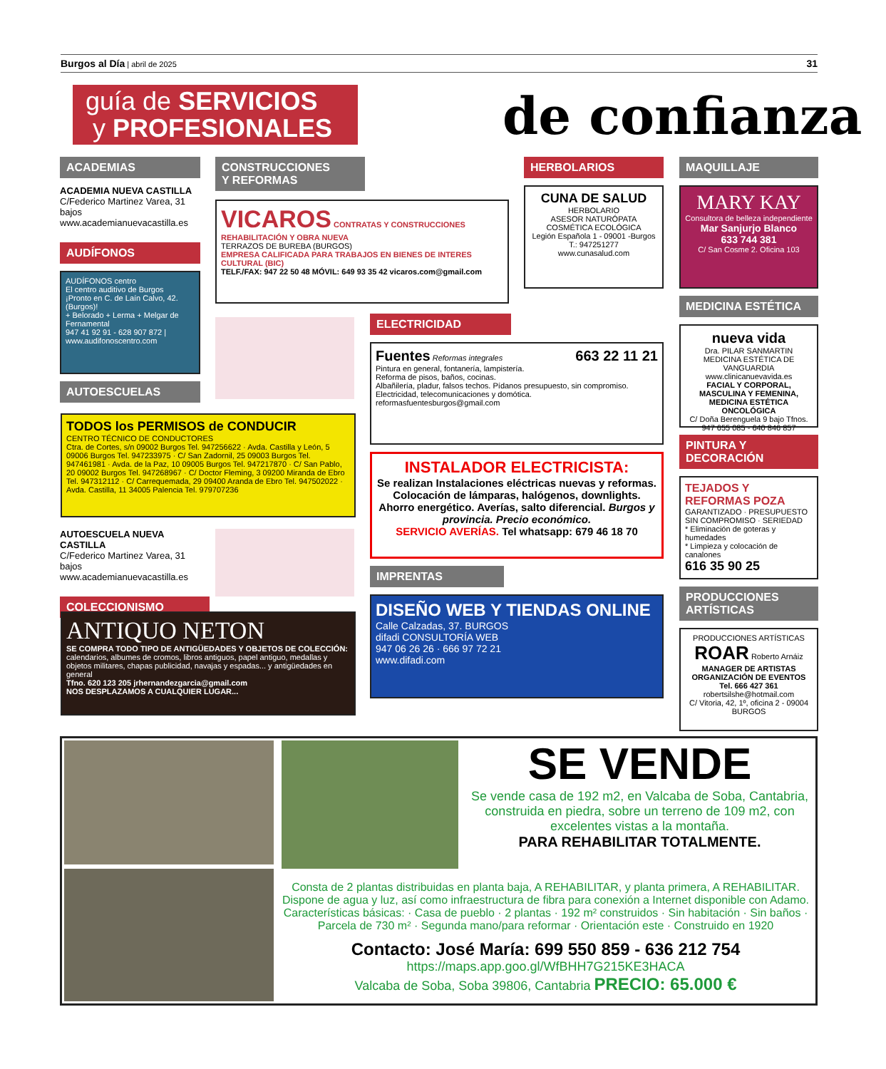Burgos al Día | abril de 2025 31
guía de SERVICIOS
y PROFESIONALES
de confianza
ACADEMIAS
ACADEMIA NUEVA CASTILLA
C/Federico Martinez Varea, 31 bajos
www.academianuevacastilla.es
AUDÍFONOS
AUDÍFONOS centro
El centro auditivo de Burgos
¡Pronto en C. de Laín Calvo, 42. (Burgos)!
+ Belorado + Lerma + Melgar de Fernamental
947 41 92 91 - 628 907 872 | www.audifonoscentro.com
AUTOESCUELAS
CONSTRUCCIONES
Y REFORMAS
VICAROS CONTRATAS Y CONSTRUCCIONES REHABILITACIÓN Y OBRA NUEVA
TERRAZOS DE BUREBA (BURGOS)
EMPRESA CALIFICADA PARA TRABAJOS EN BIENES DE INTERES CULTURAL (BIC)
TELF./FAX: 947 22 50 48 MÓVIL: 649 93 35 42 vicaros.com@gmail.com
TODOS los PERMISOS de CONDUCIR
CENTRO TÉCNICO DE CONDUCTORES
Ctra. de Cortes, s/n 09002 Burgos Tel. 947256622 · Avda. Castilla y León, 5 09006 Burgos Tel. 947233975 · C/ San Zadornil, 25 09003 Burgos Tel. 947461981 · Avda. de la Paz, 10 09005 Burgos Tel. 947217870 · C/ San Pablo, 20 09002 Burgos Tel. 947268967 · C/ Doctor Fleming, 3 09200 Miranda de Ebro Tel. 947312112 · C/ Carrequemada, 29 09400 Aranda de Ebro Tel. 947502022 · Avda. Castilla, 11 34005 Palencia Tel. 979707236
AUTOESCUELA NUEVA CASTILLA
C/Federico Martinez Varea, 31 bajos
www.academianuevacastilla.es
COLECCIONISMO
ANTIQUO NETON
SE COMPRA TODO TIPO DE ANTIGÜEDADES Y OBJETOS DE COLECCIÓN: calendarios, albumes de cromos, libros antiguos, papel antiguo, medallas y objetos militares, chapas publicidad, navajas y espadas... y antigüedades en general
Tfno. 620 123 205 jrhernandezgarcia@gmail.com
NOS DESPLAZAMOS A CUALQUIER LUGAR...
ELECTRICIDAD
Fuentes Reformas integrales 663 22 11 21
Pintura en general, fontanería, lampistería.
Reforma de pisos, baños, cocinas.
Albañilería, pladur, falsos techos. Pídanos presupuesto, sin compromiso.
Electricidad, telecomunicaciones y domótica. reformasfuentesburgos@gmail.com
INSTALADOR ELECTRICISTA:
Se realizan Instalaciones eléctricas nuevas y reformas. Colocación de lámparas, halógenos, downlights. Ahorro energético. Averías, salto diferencial. Burgos y provincia. Precio económico.
SERVICIO AVERÍAS. Tel whatsapp: 679 46 18 70
IMPRENTAS
DISEÑO WEB Y TIENDAS ONLINE
Calle Calzadas, 37. BURGOS
difadi CONSULTORÍA WEB
947 06 26 26 · 666 97 72 21
www.difadi.com
HERBOLARIOS
CUNA DE SALUD
HERBOLARIO
ASESOR NATURÓPATA COSMÉTICA ECOLÓGICA
Legión Española 1 - 09001 -Burgos
T.: 947251277
www.cunasalud.com
MAQUILLAJE
MARY KAY
Consultora de belleza independiente
Mar Sanjurjo Blanco
633 744 381
C/ San Cosme 2. Oficina 103
MEDICINA ESTÉTICA
nueva vida
Dra. PILAR SANMARTIN
MEDICINA ESTÉTICA DE VANGUARDIA
www.clinicanuevavida.es
FACIAL Y CORPORAL, MASCULINA Y FEMENINA, MEDICINA ESTÉTICA ONCOLÓGICA
C/ Doña Berenguela 9 bajo Tfnos. 947 655 085 - 640 846 857
PINTURA Y DECORACIÓN
TEJADOS Y REFORMAS POZA
GARANTIZADO · PRESUPUESTO SIN COMPROMISO · SERIEDAD
* Eliminación de goteras y humedades
* Limpieza y colocación de canalones
616 35 90 25
PRODUCCIONES ARTÍSTICAS
PRODUCCIONES ARTÍSTICAS
ROAR Roberto Arnáiz
MANAGER DE ARTISTAS
ORGANIZACIÓN DE EVENTOS
Tel. 666 427 361
robertsilshe@hotmail.com
C/ Vitoria, 42, 1º, oficina 2 - 09004 BURGOS
SE VENDE
Se vende casa de 192 m2, en Valcaba de Soba, Cantabria, construida en piedra, sobre un terreno de 109 m2, con excelentes vistas a la montaña.
PARA REHABILITAR TOTALMENTE.
Consta de 2 plantas distribuidas en planta baja, A REHABILITAR, y planta primera, A REHABILITAR. Dispone de agua y luz, así como infraestructura de fibra para conexión a Internet disponible con Adamo. Características básicas: · Casa de pueblo · 2 plantas · 192 m² construidos · Sin habitación · Sin baños · Parcela de 730 m² · Segunda mano/para reformar · Orientación este · Construido en 1920
Contacto: José María: 699 550 859 - 636 212 754
https://maps.app.goo.gl/WfBHH7G215KE3HACA
Valcaba de Soba, Soba 39806, Cantabria PRECIO: 65.000 €